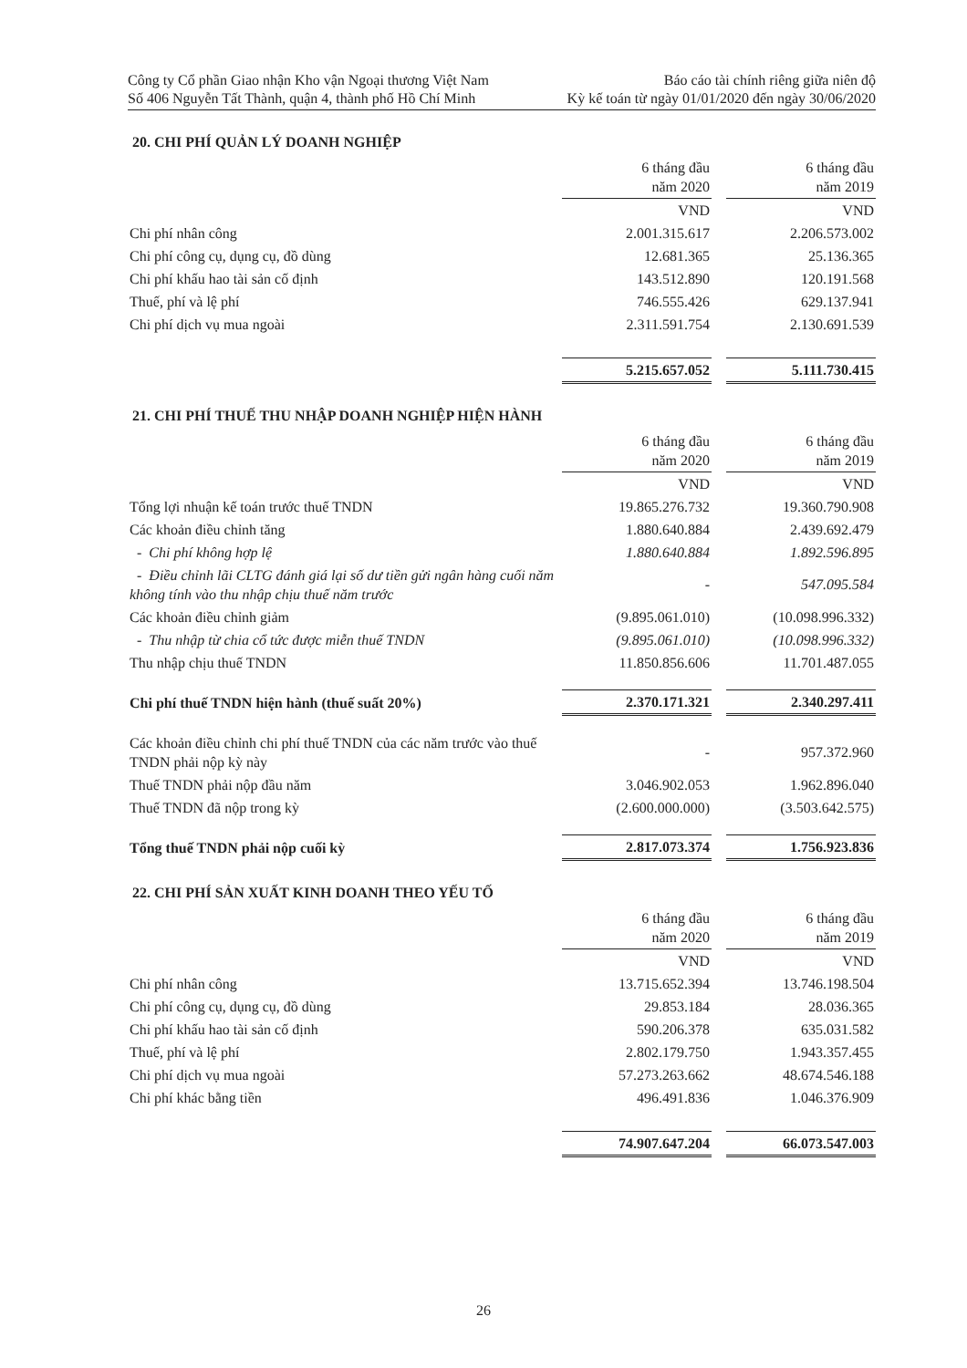Công ty Cổ phần Giao nhận Kho vận Ngoại thương Việt Nam
Số 406 Nguyễn Tất Thành, quận 4, thành phố Hồ Chí Minh
Báo cáo tài chính riêng giữa niên độ
Kỳ kế toán từ ngày 01/01/2020 đến ngày 30/06/2020
20. CHI PHÍ QUẢN LÝ DOANH NGHIỆP
| | 6 tháng đầu năm 2020 | | 6 tháng đầu năm 2019 |
| | VND | | VND |
| Chi phí nhân công | 2.001.315.617 | | 2.206.573.002 |
| Chi phí công cụ, dụng cụ, đồ dùng | 12.681.365 | | 25.136.365 |
| Chi phí khấu hao tài sản cố định | 143.512.890 | | 120.191.568 |
| Thuế, phí và lệ phí | 746.555.426 | | 629.137.941 |
| Chi phí dịch vụ mua ngoài | 2.311.591.754 | | 2.130.691.539 |
| | 5.215.657.052 | | 5.111.730.415 |
21. CHI PHÍ THUẾ THU NHẬP DOANH NGHIỆP HIỆN HÀNH
| | 6 tháng đầu năm 2020 | | 6 tháng đầu năm 2019 |
| | VND | | VND |
| Tổng lợi nhuận kế toán trước thuế TNDN | 19.865.276.732 | | 19.360.790.908 |
| Các khoản điều chỉnh tăng | 1.880.640.884 | | 2.439.692.479 |
| - Chi phí không hợp lệ | 1.880.640.884 | | 1.892.596.895 |
| - Điều chỉnh lãi CLTG đánh giá lại số dư tiền gửi ngân hàng cuối năm không tính vào thu nhập chịu thuế năm trước | - | | 547.095.584 |
| Các khoản điều chỉnh giảm | (9.895.061.010) | | (10.098.996.332) |
| - Thu nhập từ chia cổ tức được miễn thuế TNDN | (9.895.061.010) | | (10.098.996.332) |
| Thu nhập chịu thuế TNDN | 11.850.856.606 | | 11.701.487.055 |
| Chi phí thuế TNDN hiện hành (thuế suất 20%) | 2.370.171.321 | | 2.340.297.411 |
| Các khoản điều chỉnh chi phí thuế TNDN của các năm trước vào thuế TNDN phải nộp kỳ này | - | | 957.372.960 |
| Thuế TNDN phải nộp đầu năm | 3.046.902.053 | | 1.962.896.040 |
| Thuế TNDN đã nộp trong kỳ | (2.600.000.000) | | (3.503.642.575) |
| Tổng thuế TNDN phải nộp cuối kỳ | 2.817.073.374 | | 1.756.923.836 |
22. CHI PHÍ SẢN XUẤT KINH DOANH THEO YẾU TỐ
| | 6 tháng đầu năm 2020 | | 6 tháng đầu năm 2019 |
| | VND | | VND |
| Chi phí nhân công | 13.715.652.394 | | 13.746.198.504 |
| Chi phí công cụ, dụng cụ, đồ dùng | 29.853.184 | | 28.036.365 |
| Chi phí khấu hao tài sản cố định | 590.206.378 | | 635.031.582 |
| Thuế, phí và lệ phí | 2.802.179.750 | | 1.943.357.455 |
| Chi phí dịch vụ mua ngoài | 57.273.263.662 | | 48.674.546.188 |
| Chi phí khác bằng tiền | 496.491.836 | | 1.046.376.909 |
| | 74.907.647.204 | | 66.073.547.003 |
26